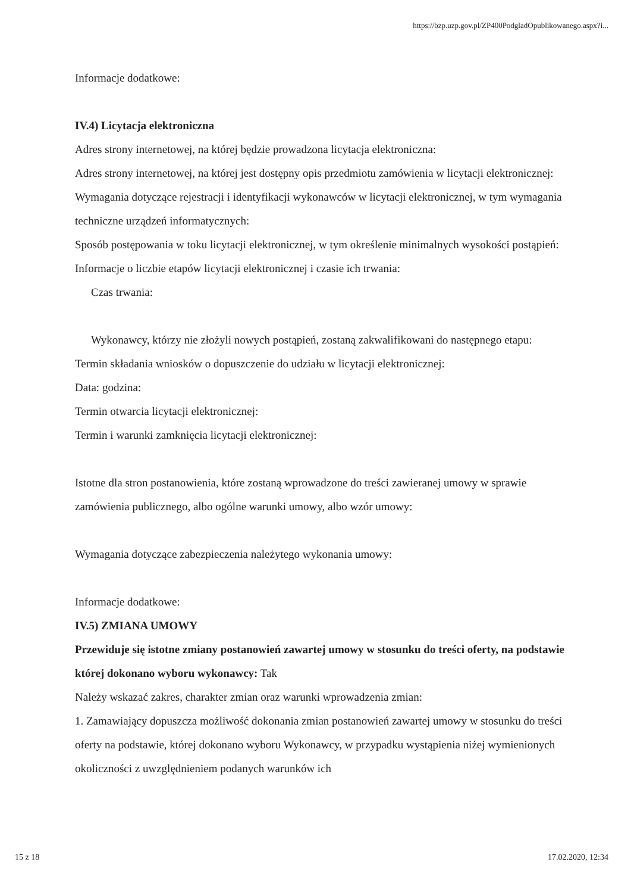https://bzp.uzp.gov.pl/ZP400PodgladOpublikowanego.aspx?i...
Informacje dodatkowe:
IV.4) Licytacja elektroniczna
Adres strony internetowej, na której będzie prowadzona licytacja elektroniczna:
Adres strony internetowej, na której jest dostępny opis przedmiotu zamówienia w licytacji elektronicznej:
Wymagania dotyczące rejestracji i identyfikacji wykonawców w licytacji elektronicznej, w tym wymagania techniczne urządzeń informatycznych:
Sposób postępowania w toku licytacji elektronicznej, w tym określenie minimalnych wysokości postąpień:
Informacje o liczbie etapów licytacji elektronicznej i czasie ich trwania:
Czas trwania:
Wykonawcy, którzy nie złożyli nowych postąpień, zostaną zakwalifikowani do następnego etapu:
Termin składania wniosków o dopuszczenie do udziału w licytacji elektronicznej:
Data: godzina:
Termin otwarcia licytacji elektronicznej:
Termin i warunki zamknięcia licytacji elektronicznej:
Istotne dla stron postanowienia, które zostaną wprowadzone do treści zawieranej umowy w sprawie zamówienia publicznego, albo ogólne warunki umowy, albo wzór umowy:
Wymagania dotyczące zabezpieczenia należytego wykonania umowy:
Informacje dodatkowe:
IV.5) ZMIANA UMOWY
Przewiduje się istotne zmiany postanowień zawartej umowy w stosunku do treści oferty, na podstawie której dokonano wyboru wykonawcy: Tak
Należy wskazać zakres, charakter zmian oraz warunki wprowadzenia zmian:
1. Zamawiający dopuszcza możliwość dokonania zmian postanowień zawartej umowy w stosunku do treści oferty na podstawie, której dokonano wyboru Wykonawcy, w przypadku wystąpienia niżej wymienionych okoliczności z uwzględnieniem podanych warunków ich
15 z 18 17.02.2020, 12:34